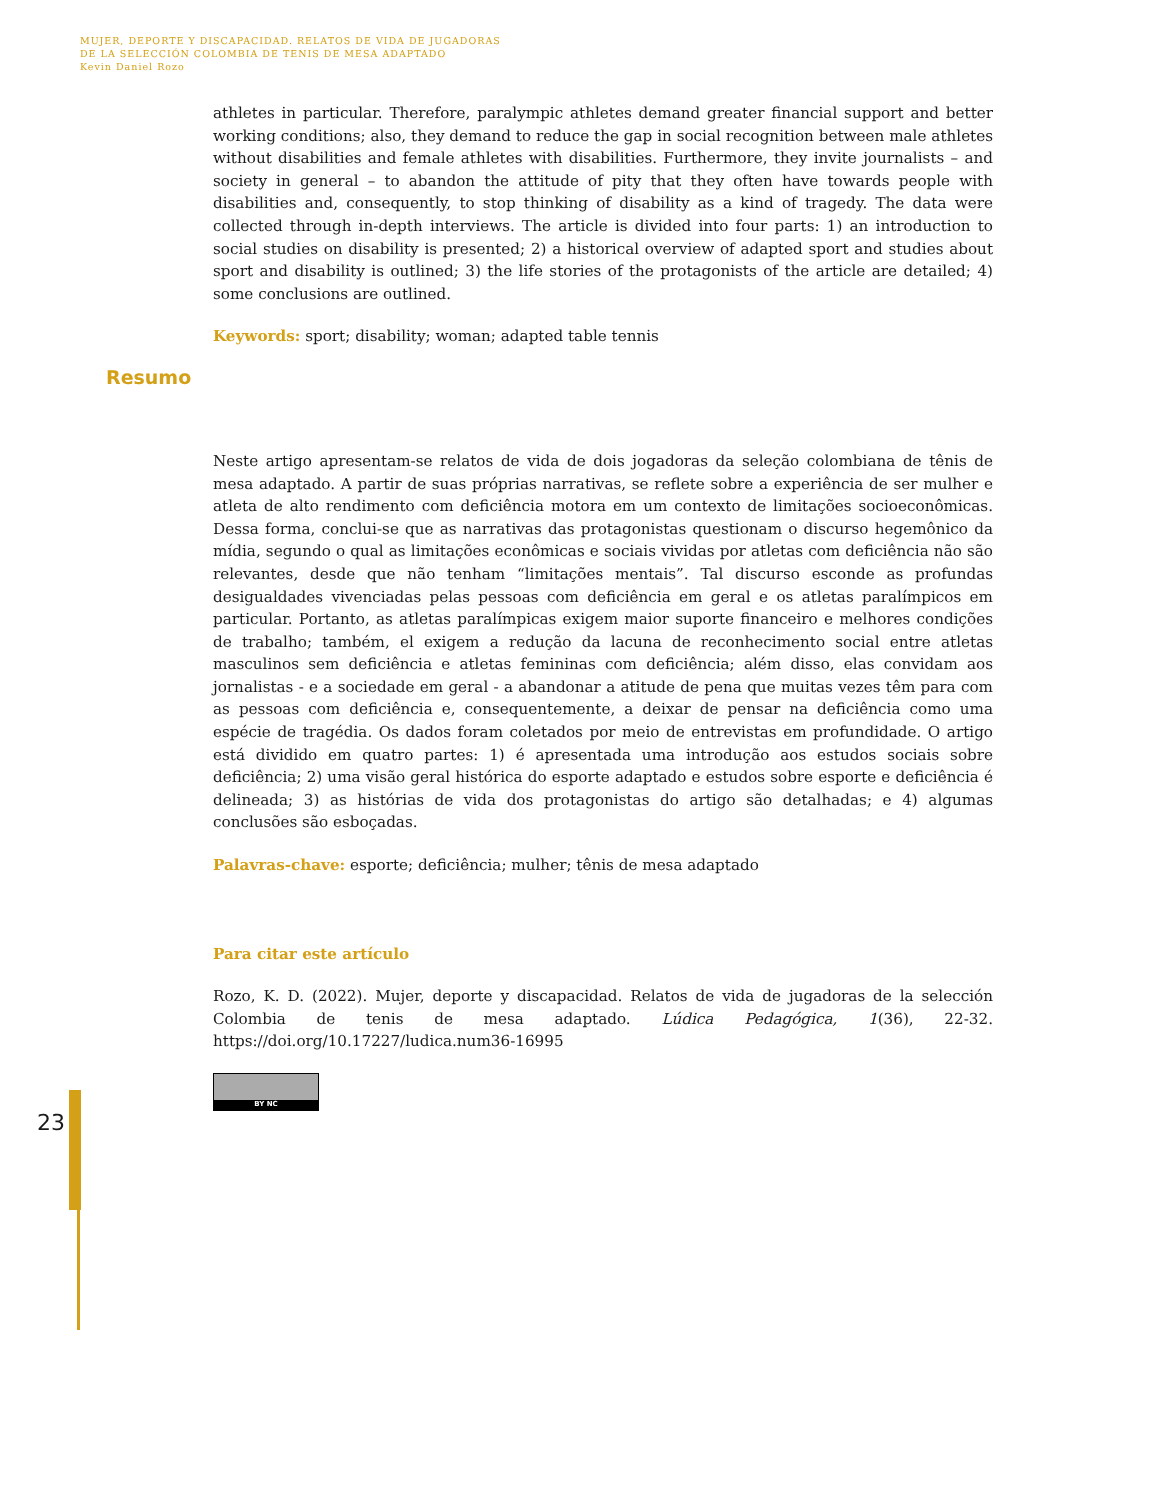MUJER, DEPORTE Y DISCAPACIDAD. RELATOS DE VIDA DE JUGADORAS
DE LA SELECCIÓN COLOMBIA DE TENIS DE MESA ADAPTADO
Kevin Daniel Rozo
athletes in particular. Therefore, paralympic athletes demand greater financial support and better working conditions; also, they demand to reduce the gap in social recognition between male athletes without disabilities and female athletes with disabilities. Furthermore, they invite journalists – and society in general – to abandon the attitude of pity that they often have towards people with disabilities and, consequently, to stop thinking of disability as a kind of tragedy. The data were collected through in-depth interviews. The article is divided into four parts: 1) an introduction to social studies on disability is presented; 2) a historical overview of adapted sport and studies about sport and disability is outlined; 3) the life stories of the protagonists of the article are detailed; 4) some conclusions are outlined.
Keywords: sport; disability; woman; adapted table tennis
Neste artigo apresentam-se relatos de vida de dois jogadoras da seleção colombiana de tênis de mesa adaptado. A partir de suas próprias narrativas, se reflete sobre a experiência de ser mulher e atleta de alto rendimento com deficiência motora em um contexto de limitações socioeconômicas. Dessa forma, conclui-se que as narrativas das protagonistas questionam o discurso hegemônico da mídia, segundo o qual as limitações econômicas e sociais vividas por atletas com deficiência não são relevantes, desde que não tenham “limitações mentais”. Tal discurso esconde as profundas desigualdades vivenciadas pelas pessoas com deficiência em geral e os atletas paralímpicos em particular. Portanto, as atletas paralímpicas exigem maior suporte financeiro e melhores condições de trabalho; também, el exigem a redução da lacuna de reconhecimento social entre atletas masculinos sem deficiência e atletas femininas com deficiência; além disso, elas convidam aos jornalistas - e a sociedade em geral - a abandonar a atitude de pena que muitas vezes têm para com as pessoas com deficiência e, consequentemente, a deixar de pensar na deficiência como uma espécie de tragédia. Os dados foram coletados por meio de entrevistas em profundidade. O artigo está dividido em quatro partes: 1) é apresentada uma introdução aos estudos sociais sobre deficiência; 2) uma visão geral histórica do esporte adaptado e estudos sobre esporte e deficiência é delineada; 3) as histórias de vida dos protagonistas do artigo são detalhadas; e 4) algumas conclusões são esboçadas.
Palavras-chave: esporte; deficiência; mulher; tênis de mesa adaptado
Para citar este artículo
Rozo, K. D. (2022). Mujer, deporte y discapacidad. Relatos de vida de jugadoras de la selección Colombia de tenis de mesa adaptado. Lúdica Pedagógica, 1(36), 22-32. https://doi.org/10.17227/ludica.num36-16995
BY NC
Resumo
23